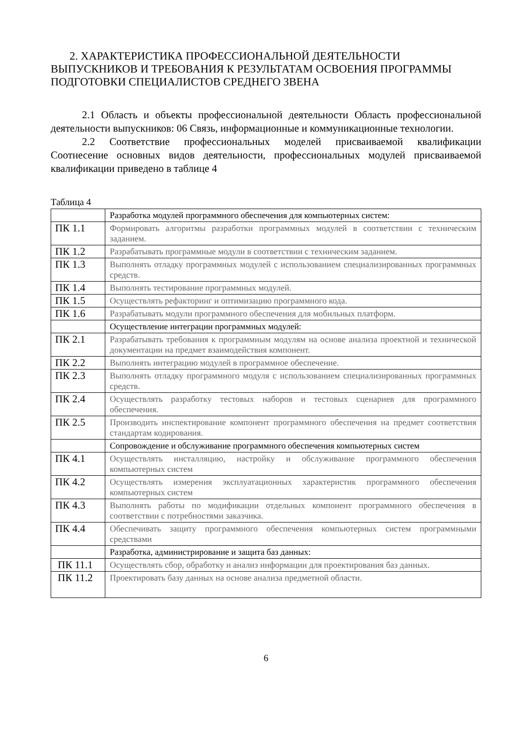2. ХАРАКТЕРИСТИКА ПРОФЕССИОНАЛЬНОЙ ДЕЯТЕЛЬНОСТИ ВЫПУСКНИКОВ И ТРЕБОВАНИЯ К РЕЗУЛЬТАТАМ ОСВОЕНИЯ ПРОГРАММЫ ПОДГОТОВКИ СПЕЦИАЛИСТОВ СРЕДНЕГО ЗВЕНА
2.1 Область и объекты профессиональной деятельности Область профессиональной деятельности выпускников: 06 Связь, информационные и коммуникационные технологии.
2.2 Соответствие профессиональных моделей присваиваемой квалификации Соотнесение основных видов деятельности, профессиональных модулей присваиваемой квалификации приведено в таблице 4
Таблица 4
| | Разработка модулей программного обеспечения для компьютерных систем: |
| ПК 1.1 | Формировать алгоритмы разработки программных модулей в соответствии с техническим заданием. |
| ПК 1.2 | Разрабатывать программные модули в соответствии с техническим заданием. |
| ПК 1.3 | Выполнять отладку программных модулей с использованием специализированных программных средств. |
| ПК 1.4 | Выполнять тестирование программных модулей. |
| ПК 1.5 | Осуществлять рефакторинг и оптимизацию программного кода. |
| ПК 1.6 | Разрабатывать модули программного обеспечения для мобильных платформ. |
| | Осуществление интеграции программных модулей: |
| ПК 2.1 | Разрабатывать требования к программным модулям на основе анализа проектной и технической документации на предмет взаимодействия компонент. |
| ПК 2.2 | Выполнять интеграцию модулей в программное обеспечение. |
| ПК 2.3 | Выполнять отладку программного модуля с использованием специализированных программных средств. |
| ПК 2.4 | Осуществлять разработку тестовых наборов и тестовых сценариев для программного обеспечения. |
| ПК 2.5 | Производить инспектирование компонент программного обеспечения на предмет соответствия стандартам кодирования. |
| | Сопровождение и обслуживание программного обеспечения компьютерных систем |
| ПК 4.1 | Осуществлять инсталляцию, настройку и обслуживание программного обеспечения компьютерных систем |
| ПК 4.2 | Осуществлять измерения эксплуатационных характеристик программного обеспечения компьютерных систем |
| ПК 4.3 | Выполнять работы по модификации отдельных компонент программного обеспечения в соответствии с потребностями заказчика. |
| ПК 4.4 | Обеспечивать защиту программного обеспечения компьютерных систем программными средствами |
| | Разработка, администрирование и защита баз данных: |
| ПК 11.1 | Осуществлять сбор, обработку и анализ информации для проектирования баз данных. |
| ПК 11.2 | Проектировать базу данных на основе анализа предметной области. |
6